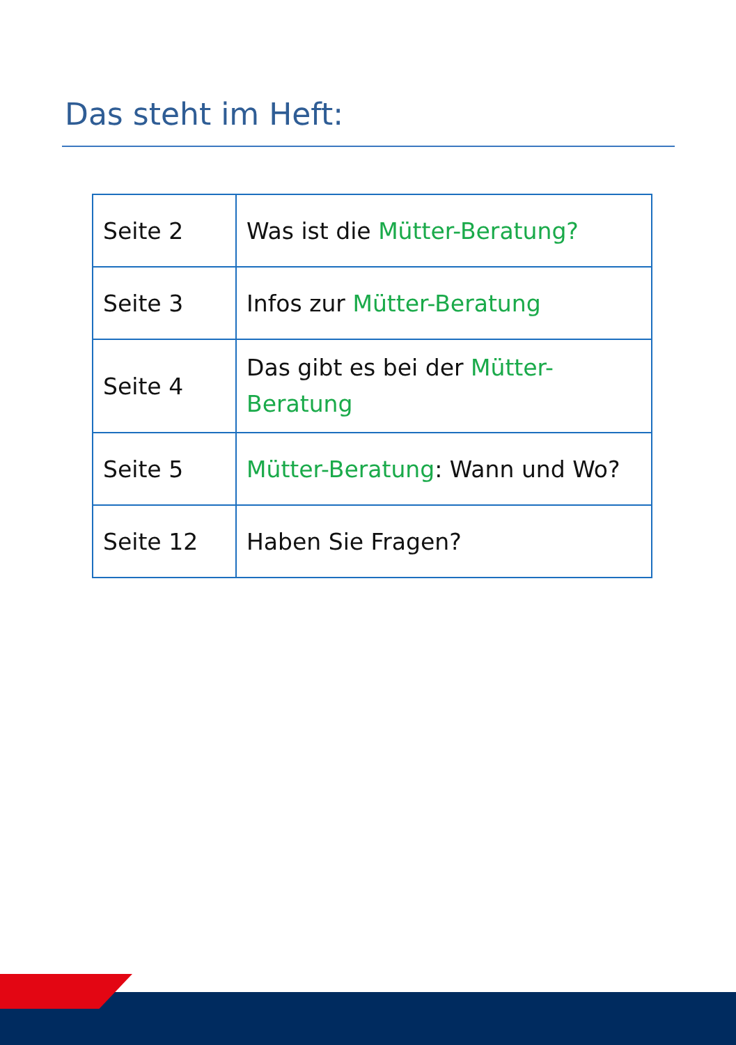Das steht im Heft:
| Seite 2 | Was ist die Mütter-Beratung? |
| Seite 3 | Infos zur Mütter-Beratung |
| Seite 4 | Das gibt es bei der Mütter- Beratung |
| Seite 5 | Mütter-Beratung : Wann und Wo? |
| Seite 12 | Haben Sie Fragen? |